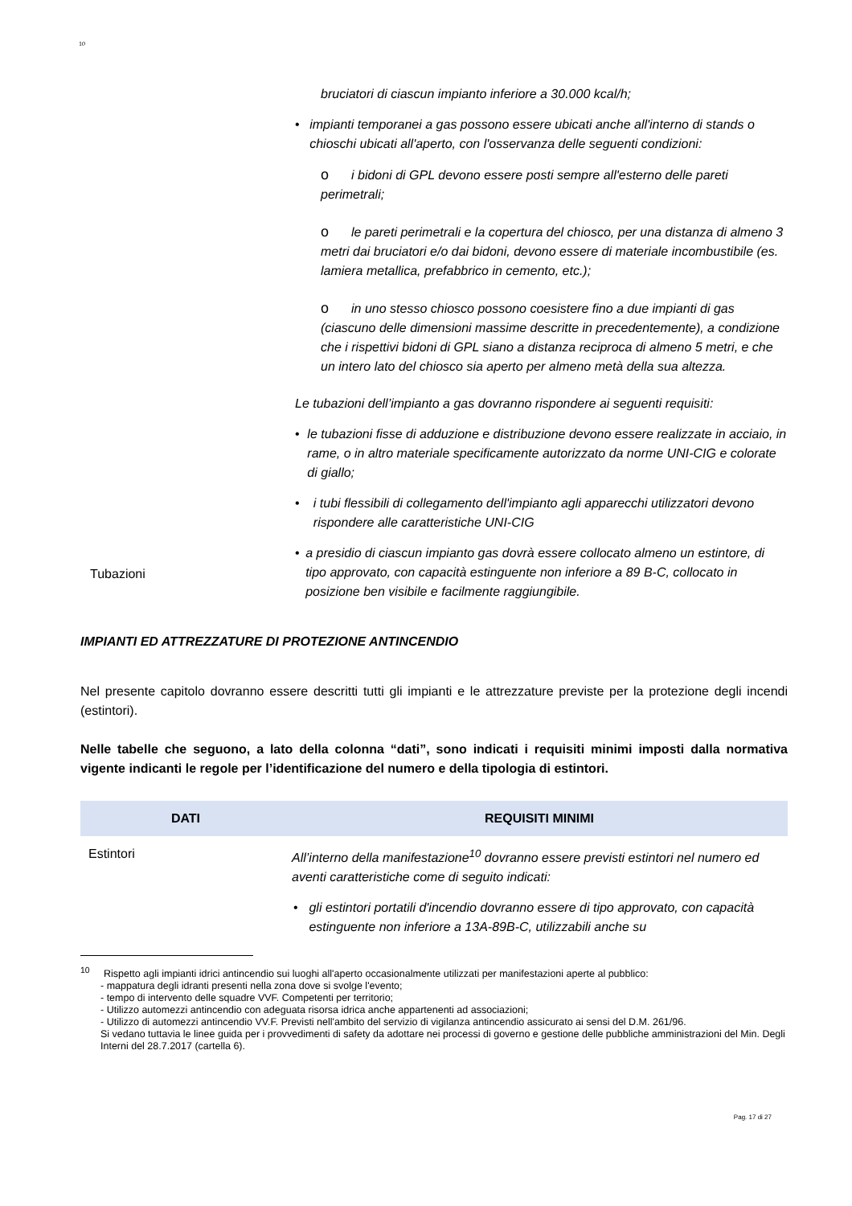10
Tubazioni
bruciatori di ciascun impianto inferiore a 30.000 kcal/h;
• impianti temporanei a gas possono essere ubicati anche all'interno di stands o chioschi ubicati all'aperto, con l'osservanza delle seguenti condizioni:
oi bidoni di GPL devono essere posti sempre all'esterno delle pareti perimetrali;
ole pareti perimetrali e la copertura del chiosco, per una distanza di almeno 3 metri dai bruciatori e/o dai bidoni, devono essere di materiale incombustibile (es. lamiera metallica, prefabbrico in cemento, etc.);
oin uno stesso chiosco possono coesistere fino a due impianti di gas (ciascuno delle dimensioni massime descritte in precedentemente), a condizione che i rispettivi bidoni di GPL siano a distanza reciproca di almeno 5 metri, e che un intero lato del chiosco sia aperto per almeno metà della sua altezza.
Le tubazioni dell’impianto a gas dovranno rispondere ai seguenti requisiti:
• le tubazioni fisse di adduzione e distribuzione devono essere realizzate in acciaio, in rame, o in altro materiale specificamente autorizzato da norme UNI-CIG e colorate di giallo;
• i tubi flessibili di collegamento dell'impianto agli apparecchi utilizzatori devono rispondere alle caratteristiche UNI-CIG
• a presidio di ciascun impianto gas dovrà essere collocato almeno un estintore, di tipo approvato, con capacità estinguente non inferiore a 89 B-C, collocato in posizione ben visibile e facilmente raggiungibile.
IMPIANTI ED ATTREZZATURE DI PROTEZIONE ANTINCENDIO
Nel presente capitolo dovranno essere descritti tutti gli impianti e le attrezzature previste per la protezione degli incendi (estintori).
Nelle tabelle che seguono, a lato della colonna “dati”, sono indicati i requisiti minimi imposti dalla normativa vigente indicanti le regole per l’identificazione del numero e della tipologia di estintori.
| DATI | REQUISITI MINIMI |
| --- | --- |
| Estintori | All’interno della manifestazione<sup>10</sup> dovranno essere previsti estintori nel numero ed aventi caratteristiche come di seguito indicati: • gli estintori portatili d'incendio dovranno essere di tipo approvato, con capacità estinguente non inferiore a 13A-89B-C, utilizzabili anche su |
<sup>10</sup> Rispetto agli impianti idrici antincendio sui luoghi all'aperto occasionalmente utilizzati per manifestazioni aperte al pubblico:
- mappatura degli idranti presenti nella zona dove si svolge l'evento;
- tempo di intervento delle squadre VVF. Competenti per territorio;
- Utilizzo automezzi antincendio con adeguata risorsa idrica anche appartenenti ad associazioni;
- Utilizzo di automezzi antincendio VV.F. Previsti nell'ambito del servizio di vigilanza antincendio assicurato ai sensi del D.M. 261/96.
Si vedano tuttavia le linee guida per i provvedimenti di safety da adottare nei processi di governo e gestione delle pubbliche amministrazioni del Min. Degli Interni del 28.7.2017 (cartella 6).
Pag. 17 di 27